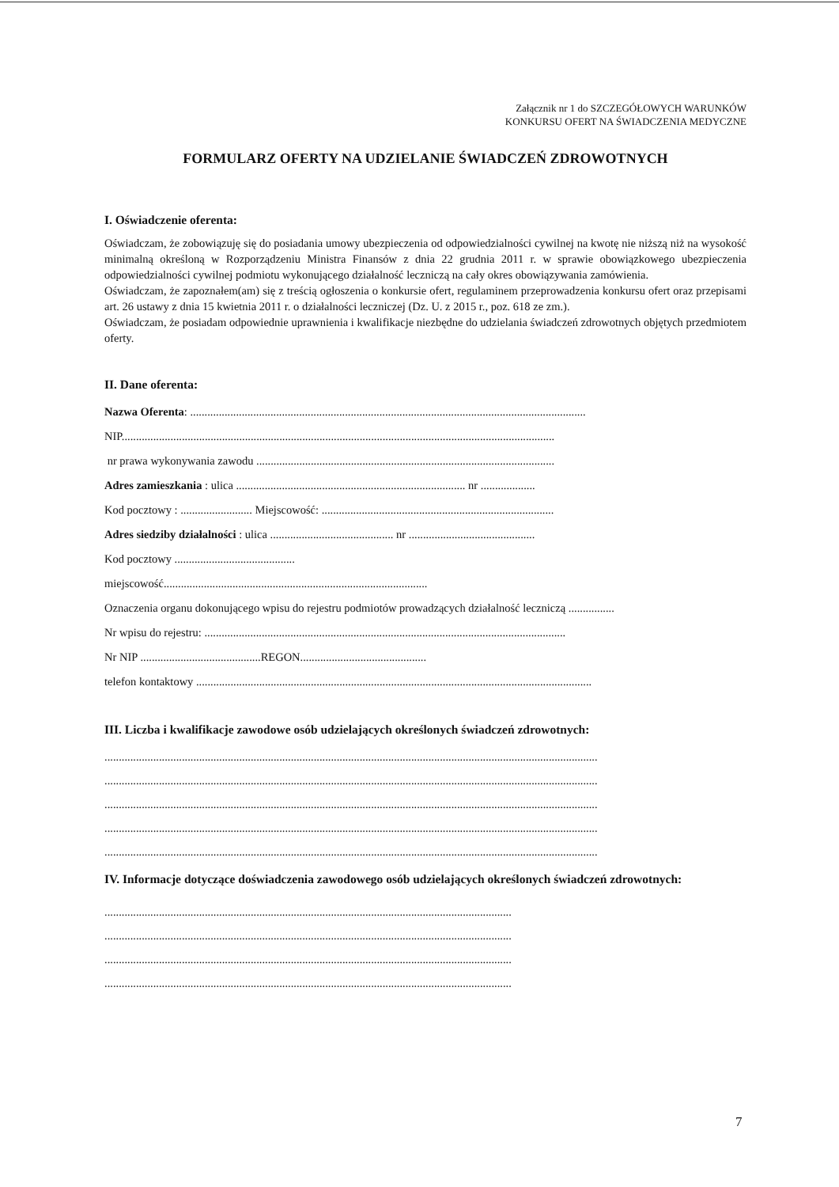Załącznik nr 1 do SZCZEGÓŁOWYCH WARUNKÓW
KONKURSU OFERT NA ŚWIADCZENIA MEDYCZNE
FORMULARZ OFERTY NA UDZIELANIE ŚWIADCZEŃ ZDROWOTNYCH
I. Oświadczenie oferenta:
Oświadczam, że zobowiązuję się do posiadania umowy ubezpieczenia od odpowiedzialności cywilnej na kwotę nie niższą niż na wysokość minimalną określoną w Rozporządzeniu Ministra Finansów z dnia 22 grudnia 2011 r. w sprawie obowiązkowego ubezpieczenia odpowiedzialności cywilnej podmiotu wykonującego działalność leczniczą na cały okres obowiązywania zamówienia.
Oświadczam, że zapoznałem(am) się z treścią ogłoszenia o konkursie ofert, regulaminem przeprowadzenia konkursu ofert oraz przepisami art. 26 ustawy z dnia 15 kwietnia 2011 r. o działalności leczniczej (Dz. U. z 2015 r., poz. 618 ze zm.).
Oświadczam, że posiadam odpowiednie uprawnienia i kwalifikacje niezbędne do udzielania świadczeń zdrowotnych objętych przedmiotem oferty.
II. Dane oferenta:
Nazwa Oferenta: ..........................................................................................................................................
NIP.......................................................................................................................................................
nr prawa wykonywania zawodu ........................................................................................................
Adres zamieszkania : ulica ................................................................................ nr ...................
Kod pocztowy : ......................... Miejscowość: .................................................................................
Adres siedziby działalności : ulica ........................................... nr ............................................
Kod pocztowy ..........................................
miejscowość............................................................................................
Oznaczenia organu dokonującego wpisu do rejestru podmiotów prowadzących działalność leczniczą ................
Nr wpisu do rejestru: ..............................................................................................................................
Nr NIP ..........................................REGON............................................
telefon kontaktowy ..........................................................................................................................................
III. Liczba i kwalifikacje zawodowe osób udzielających określonych świadczeń zdrowotnych:
............................................................................................................................................................................
............................................................................................................................................................................
............................................................................................................................................................................
............................................................................................................................................................................
............................................................................................................................................................................
IV. Informacje dotyczące doświadczenia zawodowego osób udzielających określonych świadczeń zdrowotnych:
..............................................................................................................................................
..............................................................................................................................................
..............................................................................................................................................
..............................................................................................................................................
7